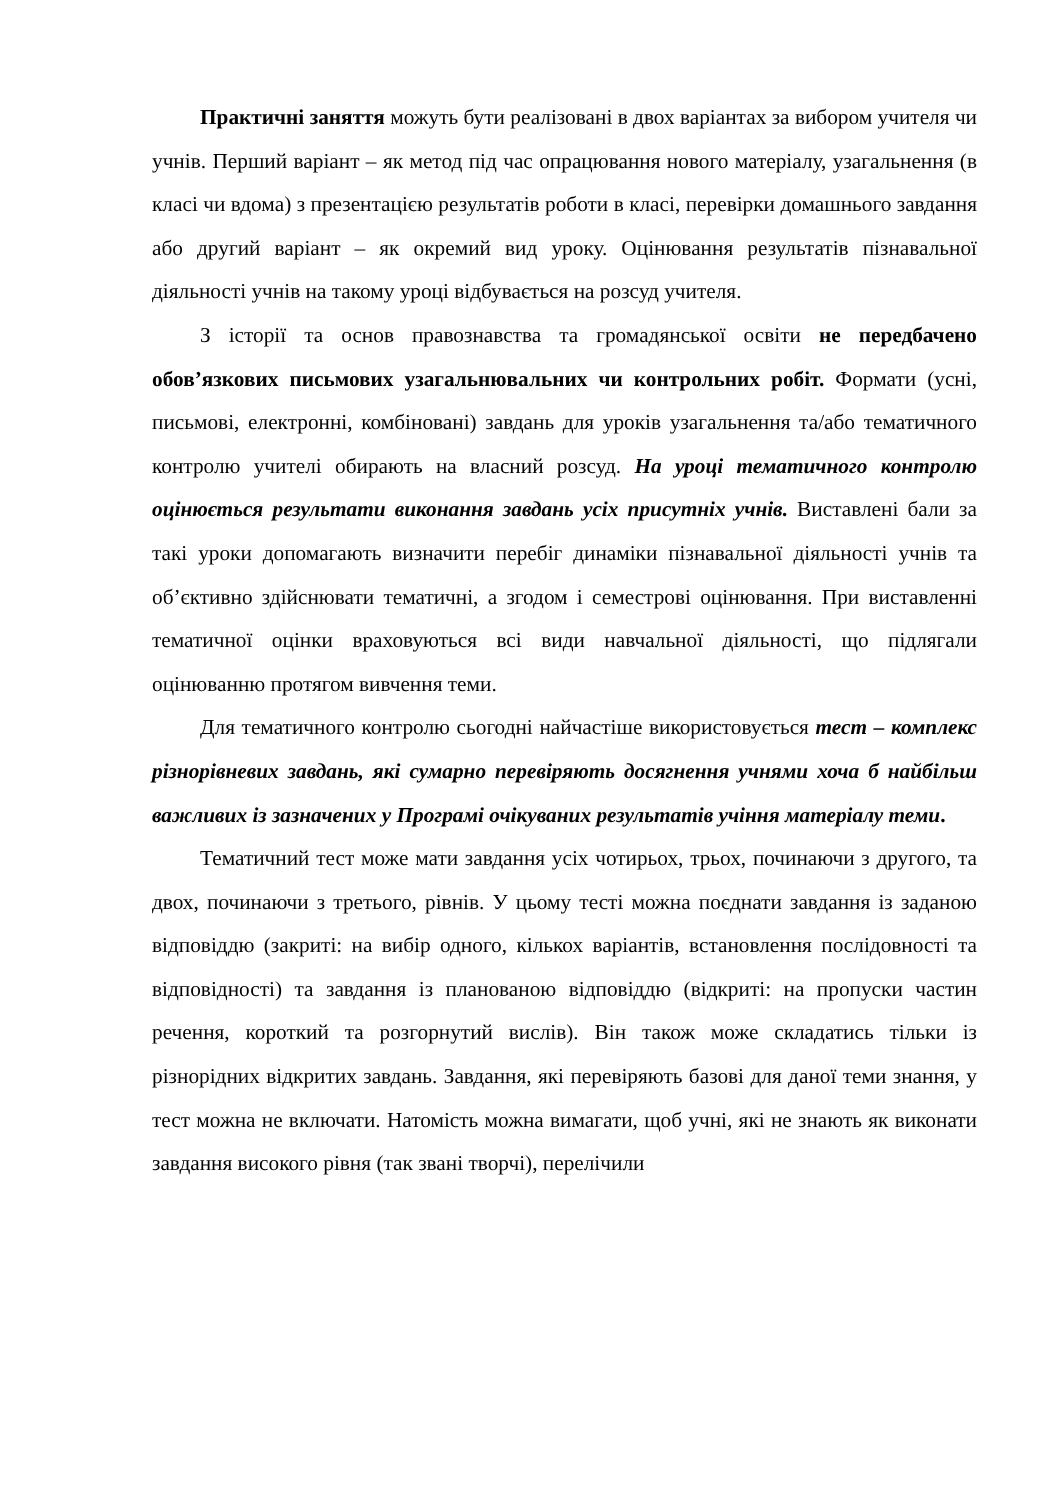Практичні заняття можуть бути реалізовані в двох варіантах за вибором учителя чи учнів. Перший варіант – як метод під час опрацювання нового матеріалу, узагальнення (в класі чи вдома) з презентацією результатів роботи в класі, перевірки домашнього завдання або другий варіант – як окремий вид уроку. Оцінювання результатів пізнавальної діяльності учнів на такому уроці відбувається на розсуд учителя.
З історії та основ правознавства та громадянської освіти не передбачено обов’язкових письмових узагальнювальних чи контрольних робіт. Формати (усні, письмові, електронні, комбіновані) завдань для уроків узагальнення та/або тематичного контролю учителі обирають на власний розсуд. На уроці тематичного контролю оцінюється результати виконання завдань усіх присутніх учнів. Виставлені бали за такі уроки допомагають визначити перебіг динаміки пізнавальної діяльності учнів та об’єктивно здійснювати тематичні, а згодом і семестрові оцінювання. При виставленні тематичної оцінки враховуються всі види навчальної діяльності, що підлягали оцінюванню протягом вивчення теми.
Для тематичного контролю сьогодні найчастіше використовується тест – комплекс різнорівневих завдань, які сумарно перевіряють досягнення учнями хоча б найбільш важливих із зазначених у Програмі очікуваних результатів учіння матеріалу теми.
Тематичний тест може мати завдання усіх чотирьох, трьох, починаючи з другого, та двох, починаючи з третього, рівнів. У цьому тесті можна поєднати завдання із заданою відповіддю (закриті: на вибір одного, кількох варіантів, встановлення послідовності та відповідності) та завдання із планованою відповіддю (відкриті: на пропуски частин речення, короткий та розгорнутий вислів). Він також може складатись тільки із різнорідних відкритих завдань. Завдання, які перевіряють базові для даної теми знання, у тест можна не включати. Натомість можна вимагати, щоб учні, які не знають як виконати завдання високого рівня (так звані творчі), перелічили